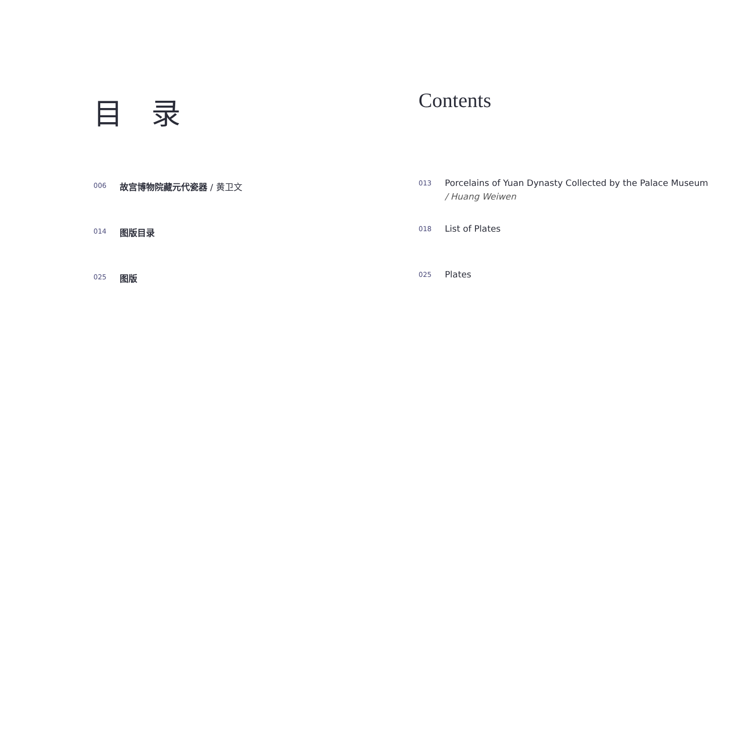目 录
006
故宫博物院藏元代瓷器 / 黄卫文
014
图版目录
025
图版
Contents
013
Porcelains of Yuan Dynasty Collected by the Palace Museum
/ Huang Weiwen
018
List of Plates
025
Plates